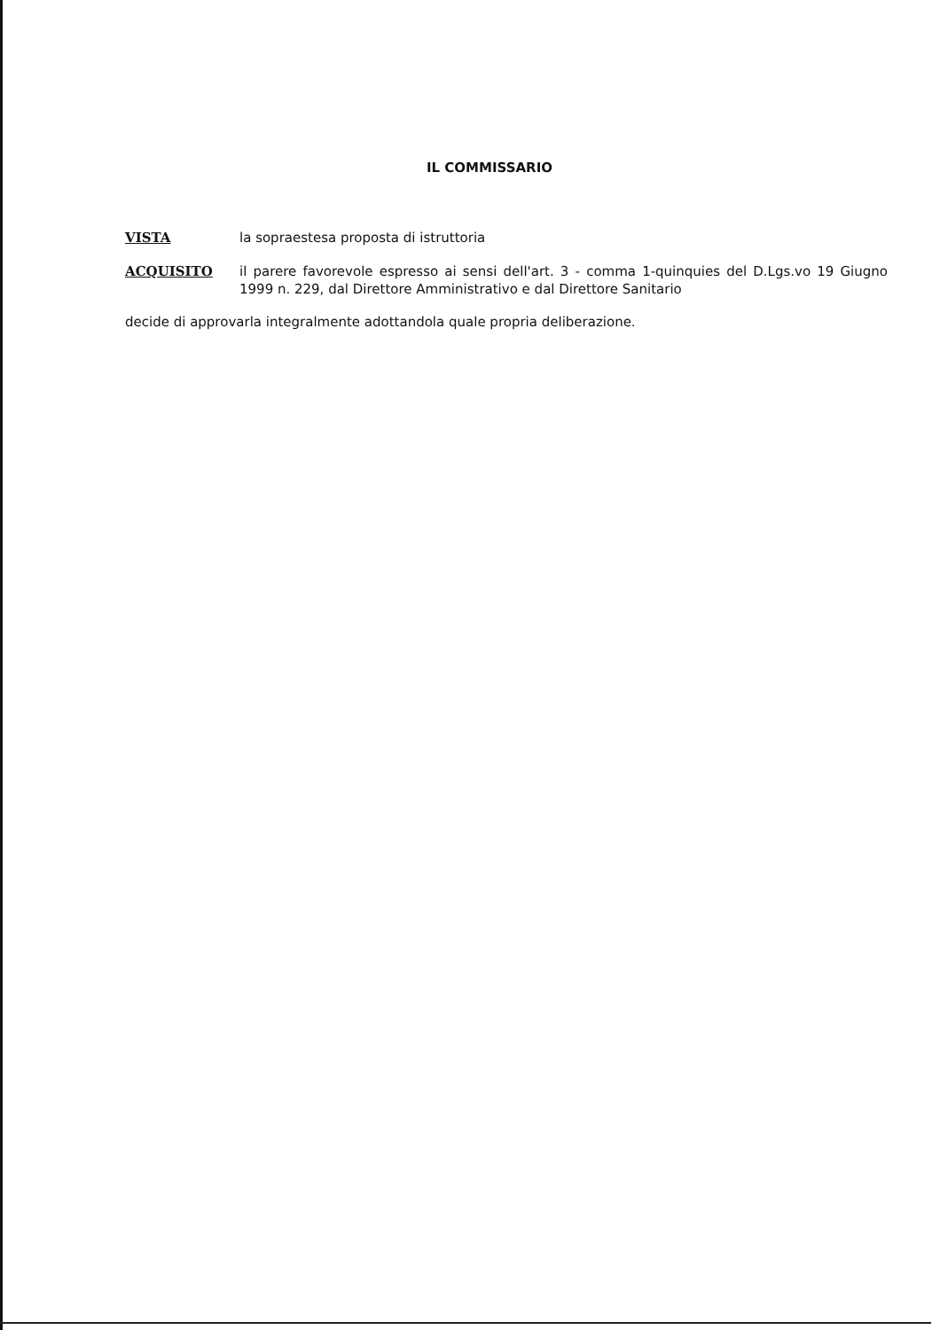IL COMMISSARIO
VISTA la sopraestesa proposta di istruttoria
ACQUISITO il parere favorevole espresso ai sensi dell'art. 3 - comma 1-quinquies del D.Lgs.vo 19 Giugno 1999 n. 229, dal Direttore Amministrativo e dal Direttore Sanitario
decide di approvarla integralmente adottandola quale propria deliberazione.